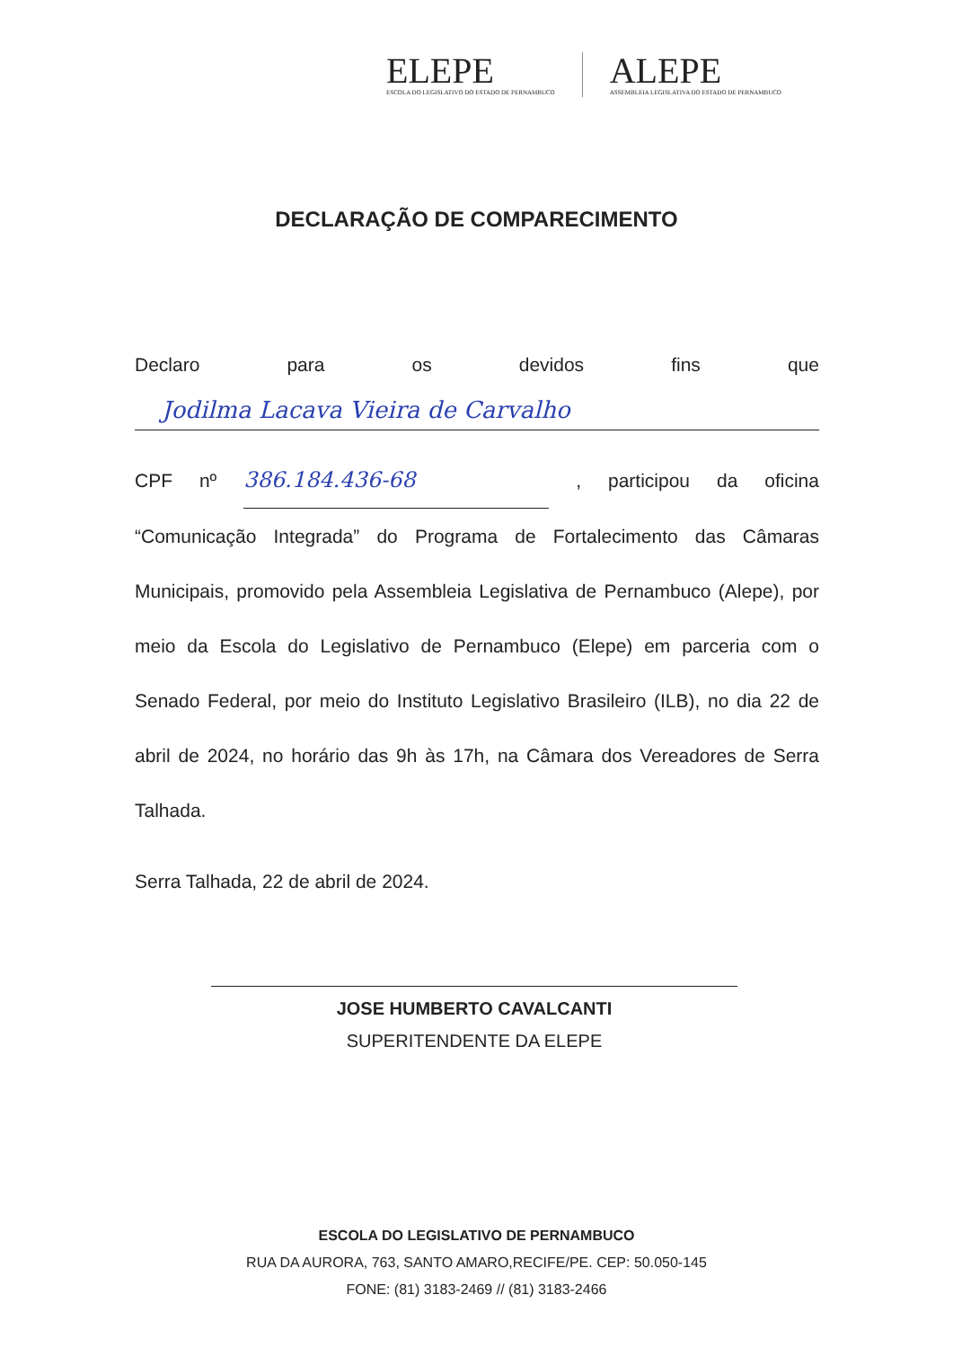ELEPE
ESCOLA DO LEGISLATIVO DO ESTADO DE PERNAMBUCO
ALEPE
ASSEMBLEIA LEGISLATIVA DO ESTADO DE PERNAMBUCO
DECLARAÇÃO DE COMPARECIMENTO
Declaro para os devidos fins que
Jodilma Lacava Vieira de Carvalho
CPF nº 386.184.436-68, participou da oficina
“Comunicação Integrada” do Programa de Fortalecimento das Câmaras Municipais, promovido pela Assembleia Legislativa de Pernambuco (Alepe), por meio da Escola do Legislativo de Pernambuco (Elepe) em parceria com o Senado Federal, por meio do Instituto Legislativo Brasileiro (ILB), no dia 22 de abril de 2024, no horário das 9h às 17h, na Câmara dos Vereadores de Serra Talhada.
Serra Talhada, 22 de abril de 2024.
JOSE HUMBERTO CAVALCANTI
SUPERITENDENTE DA ELEPE
ESCOLA DO LEGISLATIVO DE PERNAMBUCO
RUA DA AURORA, 763, SANTO AMARO,RECIFE/PE. CEP: 50.050-145
FONE: (81) 3183-2469 // (81) 3183-2466